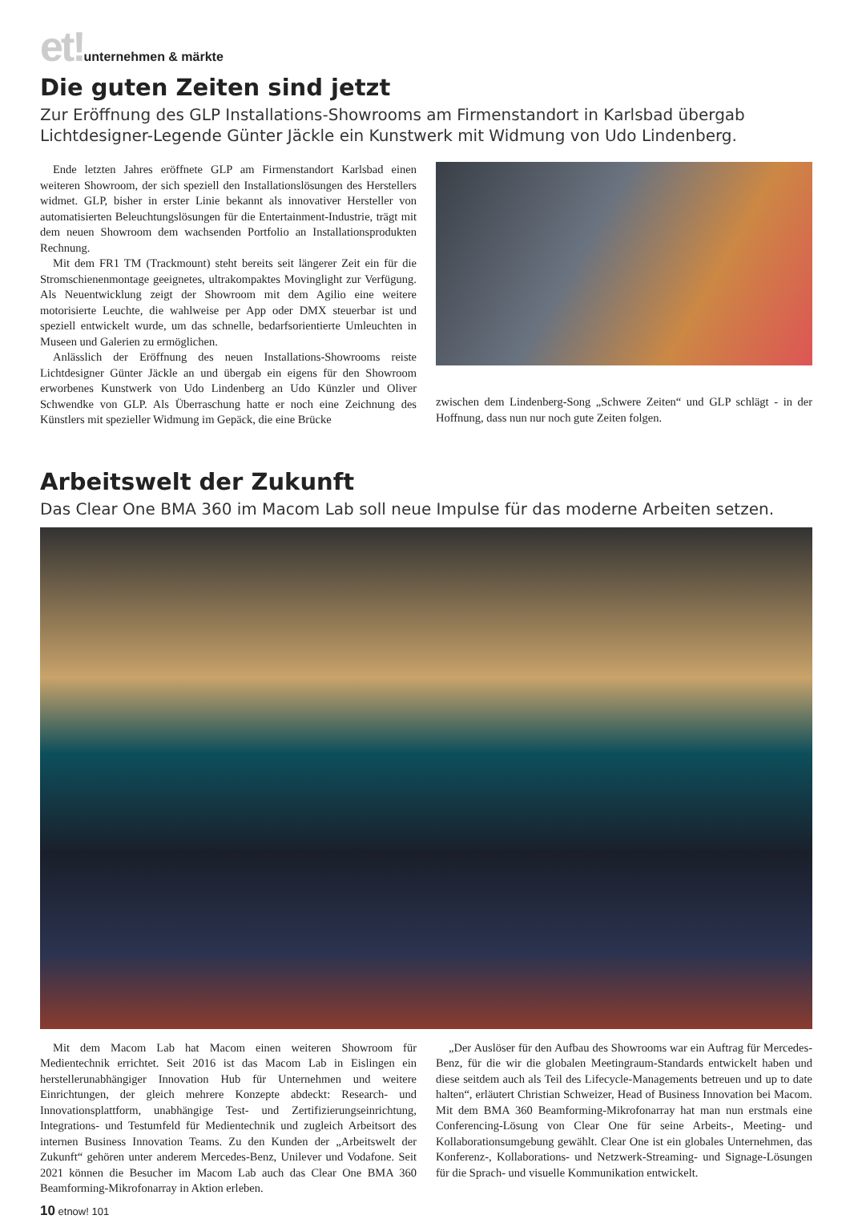et!unternehmen & märkte
Die guten Zeiten sind jetzt
Zur Eröffnung des GLP Installations-Showrooms am Firmenstandort in Karlsbad übergab Lichtdesigner-Legende Günter Jäckle ein Kunstwerk mit Widmung von Udo Lindenberg.
Ende letzten Jahres eröffnete GLP am Firmenstandort Karlsbad einen weiteren Showroom, der sich speziell den Installationslösungen des Herstellers widmet. GLP, bisher in erster Linie bekannt als innovativer Hersteller von automatisierten Beleuchtungslösungen für die Entertainment-Industrie, trägt mit dem neuen Showroom dem wachsenden Portfolio an Installationsprodukten Rechnung.
Mit dem FR1 TM (Trackmount) steht bereits seit längerer Zeit ein für die Stromschienenmontage geeignetes, ultrakompaktes Movinglight zur Verfügung. Als Neuentwicklung zeigt der Showroom mit dem Agilio eine weitere motorisierte Leuchte, die wahlweise per App oder DMX steuerbar ist und speziell entwickelt wurde, um das schnelle, bedarfsorientierte Umleuchten in Museen und Galerien zu ermöglichen.
Anlässlich der Eröffnung des neuen Installations-Showrooms reiste Lichtdesigner Günter Jäckle an und übergab ein eigens für den Showroom erworbenes Kunstwerk von Udo Lindenberg an Udo Künzler und Oliver Schwendke von GLP. Als Überraschung hatte er noch eine Zeichnung des Künstlers mit spezieller Widmung im Gepäck, die eine Brücke
zwischen dem Lindenberg-Song „Schwere Zeiten“ und GLP schlägt - in der Hoffnung, dass nun nur noch gute Zeiten folgen.
Arbeitswelt der Zukunft
Das Clear One BMA 360 im Macom Lab soll neue Impulse für das moderne Arbeiten setzen.
Mit dem Macom Lab hat Macom einen weiteren Showroom für Medientechnik errichtet. Seit 2016 ist das Macom Lab in Eislingen ein herstellerunabhängiger Innovation Hub für Unternehmen und weitere Einrichtungen, der gleich mehrere Konzepte abdeckt: Research- und Innovationsplattform, unabhängige Test- und Zertifizierungseinrichtung, Integrations- und Testumfeld für Medientechnik und zugleich Arbeitsort des internen Business Innovation Teams. Zu den Kunden der „Arbeitswelt der Zukunft“ gehören unter anderem Mercedes-Benz, Unilever und Vodafone. Seit 2021 können die Besucher im Macom Lab auch das Clear One BMA 360 Beamforming-Mikrofonarray in Aktion erleben.
„Der Auslöser für den Aufbau des Showrooms war ein Auftrag für Mercedes-Benz, für die wir die globalen Meetingraum-Standards entwickelt haben und diese seitdem auch als Teil des Lifecycle-Managements betreuen und up to date halten“, erläutert Christian Schweizer, Head of Business Innovation bei Macom. Mit dem BMA 360 Beamforming-Mikrofonarray hat man nun erstmals eine Conferencing-Lösung von Clear One für seine Arbeits-, Meeting- und Kollaborationsumgebung gewählt. Clear One ist ein globales Unternehmen, das Konferenz-, Kollaborations- und Netzwerk-Streaming- und Signage-Lösungen für die Sprach- und visuelle Kommunikation entwickelt.
10 etnow! 101